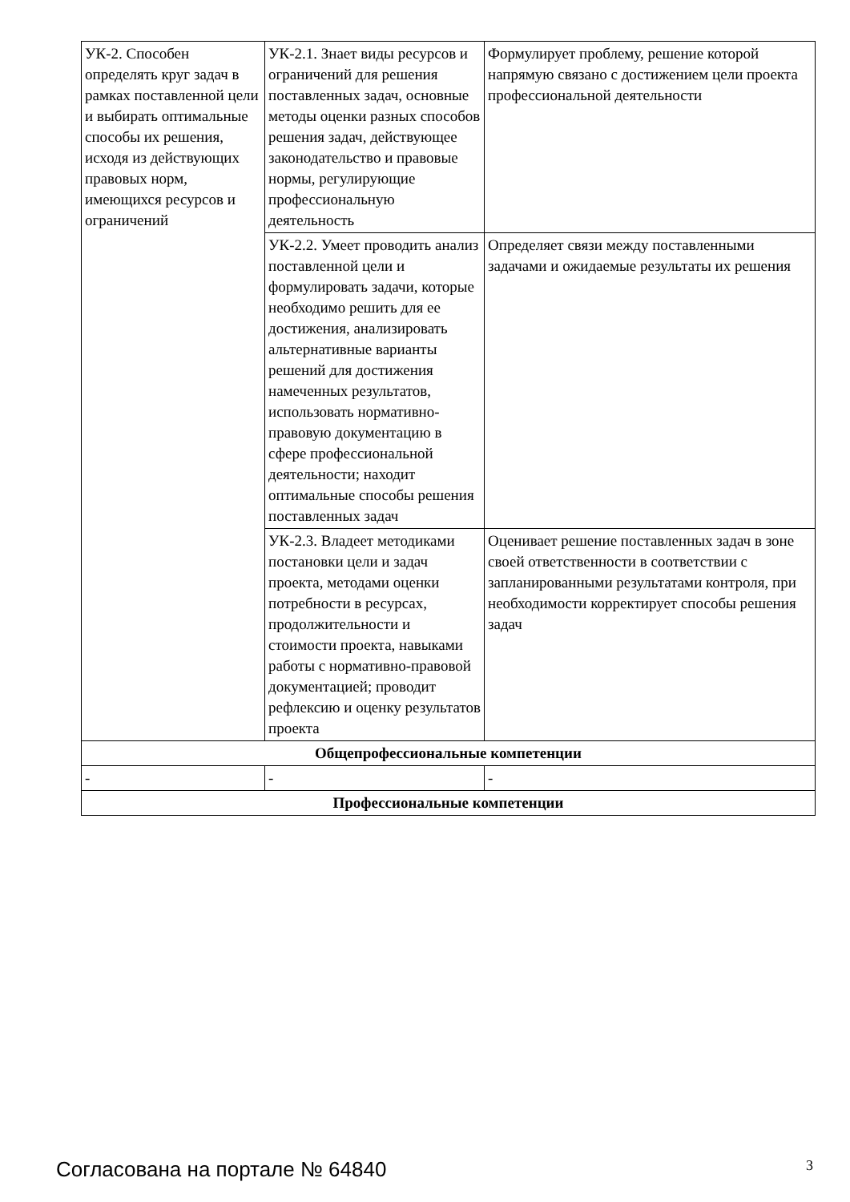| УК-2. Способен определять круг задач в рамках поставленной цели и выбирать оптимальные способы их решения, исходя из действующих правовых норм, имеющихся ресурсов и ограничений | УК-2.1. Знает виды ресурсов и ограничений для решения поставленных задач, основные методы оценки разных способов решения задач, действующее законодательство и правовые нормы, регулирующие профессиональную деятельность | Формулирует проблему, решение которой напрямую связано с достижением цели проекта профессиональной деятельности |
| | УК-2.2. Умеет проводить анализ поставленной цели и формулировать задачи, которые необходимо решить для ее достижения, анализировать альтернативные варианты решений для достижения намеченных результатов, использовать нормативно-правовую документацию в сфере профессиональной деятельности; находит оптимальные способы решения поставленных задач | Определяет связи между поставленными задачами и ожидаемые результаты их решения |
| | УК-2.3. Владеет методиками постановки цели и задач проекта, методами оценки потребности в ресурсах, продолжительности и стоимости проекта, навыками работы с нормативно-правовой документацией; проводит рефлексию и оценку результатов проекта | Оценивает решение поставленных задач в зоне своей ответственности в соответствии с запланированными результатами контроля, при необходимости корректирует способы решения задач |
| Общепрофессиональные компетенции | | |
| - | - | - |
| Профессиональные компетенции | | |
Согласована на портале № 64840 3